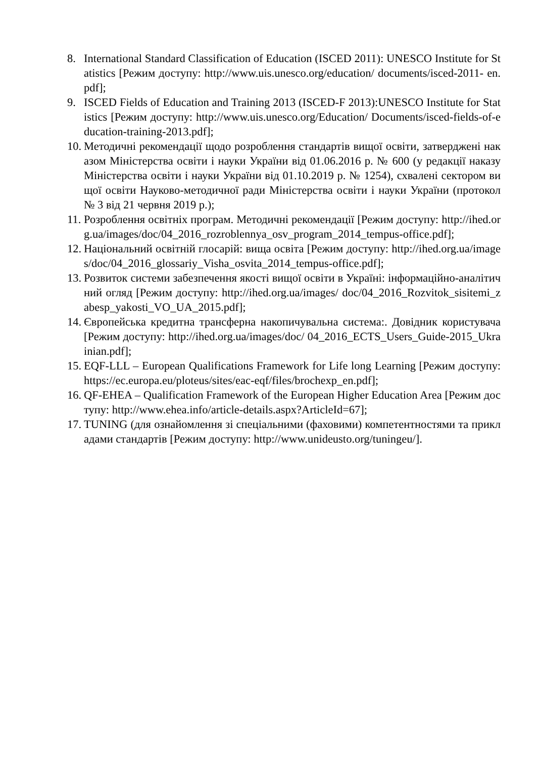8. International Standard Classification of Education (ISCED 2011): UNESCO Institute for Statistics [Режим доступу: http://www.uis.unesco.org/education/ documents/isced-2011- en.pdf];
9. ISCED Fields of Education and Training 2013 (ISCED-F 2013):UNESCO Institute for Statistics [Режим доступу: http://www.uis.unesco.org/Education/ Documents/isced-fields-of-education-training-2013.pdf];
10. Методичні рекомендації щодо розроблення стандартів вищої освіти, затверджені наказом Міністерства освіти і науки України від 01.06.2016 р. № 600 (у редакції наказу Міністерства освіти і науки України від 01.10.2019 р. № 1254), схвалені сектором вищої освіти Науково-методичної ради Міністерства освіти і науки України (протокол № 3 від 21 червня 2019 р.);
11. Розроблення освітніх програм. Методичні рекомендації [Режим доступу: http://ihed.org.ua/images/doc/04_2016_rozroblennya_osv_program_2014_tempus-office.pdf];
12. Національний освітній глосарій: вища освіта [Режим доступу: http://ihed.org.ua/images/doc/04_2016_glossariy_Visha_osvita_2014_tempus-office.pdf];
13. Розвиток системи забезпечення якості вищої освіти в Україні: інформаційно-аналітичний огляд [Режим доступу: http://ihed.org.ua/images/ doc/04_2016_Rozvitok_sisitemi_zabesp_yakosti_VO_UA_2015.pdf];
14. Європейська кредитна трансферна накопичувальна система:. Довідник користувача [Режим доступу: http://ihed.org.ua/images/doc/ 04_2016_ECTS_Users_Guide-2015_Ukrainian.pdf];
15. EQF-LLL – European Qualifications Framework for Life long Learning [Режим доступу:https://ec.europa.eu/ploteus/sites/eac-eqf/files/brochexp_en.pdf];
16. QF-EHEA – Qualification Framework of the European Higher Education Area [Режим доступу: http://www.ehea.info/article-details.aspx?ArticleId=67];
17. TUNING (для ознайомлення зі спеціальними (фаховими) компетентностями та прикладами стандартів [Режим доступу: http://www.unideusto.org/tuningeu/].